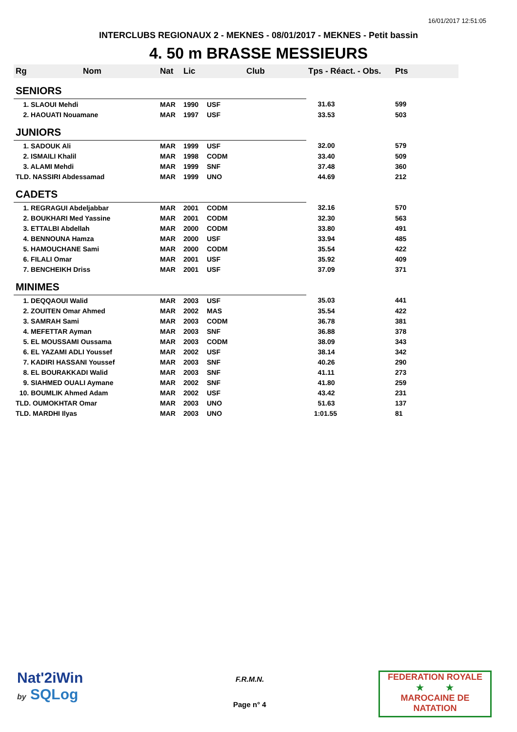16/01/2017 12:51:05
INTERCLUBS REGIONAUX 2 - MEKNES - 08/01/2017 - MEKNES - Petit bassin
4. 50 m BRASSE MESSIEURS
| Rg | Nom | Nat | Lic | Club | Tps - Réact. - Obs. | Pts |
| --- | --- | --- | --- | --- | --- | --- |
| SENIORS | | | | | | |
| 1. SLAOUI Mehdi | | MAR | 1990 | USF | 31.63 | 599 |
| 2. HAOUATI Nouamane | | MAR | 1997 | USF | 33.53 | 503 |
| JUNIORS | | | | | | |
| 1. SADOUK Ali | | MAR | 1999 | USF | 32.00 | 579 |
| 2. ISMAILI Khalil | | MAR | 1998 | CODM | 33.40 | 509 |
| 3. ALAMI Mehdi | | MAR | 1999 | SNF | 37.48 | 360 |
| TLD. NASSIRI Abdessamad | | MAR | 1999 | UNO | 44.69 | 212 |
| CADETS | | | | | | |
| 1. REGRAGUI Abdeljabbar | | MAR | 2001 | CODM | 32.16 | 570 |
| 2. BOUKHARI Med Yassine | | MAR | 2001 | CODM | 32.30 | 563 |
| 3. ETTALBI Abdellah | | MAR | 2000 | CODM | 33.80 | 491 |
| 4. BENNOUNA Hamza | | MAR | 2000 | USF | 33.94 | 485 |
| 5. HAMOUCHANE Sami | | MAR | 2000 | CODM | 35.54 | 422 |
| 6. FILALI Omar | | MAR | 2001 | USF | 35.92 | 409 |
| 7. BENCHEIKH Driss | | MAR | 2001 | USF | 37.09 | 371 |
| MINIMES | | | | | | |
| 1. DEQQAOUI Walid | | MAR | 2003 | USF | 35.03 | 441 |
| 2. ZOUITEN Omar Ahmed | | MAR | 2002 | MAS | 35.54 | 422 |
| 3. SAMRAH Sami | | MAR | 2003 | CODM | 36.78 | 381 |
| 4. MEFETTAR Ayman | | MAR | 2003 | SNF | 36.88 | 378 |
| 5. EL MOUSSAMI Oussama | | MAR | 2003 | CODM | 38.09 | 343 |
| 6. EL YAZAMI ADLI Youssef | | MAR | 2002 | USF | 38.14 | 342 |
| 7. KADIRI HASSANI Youssef | | MAR | 2003 | SNF | 40.26 | 290 |
| 8. EL BOURAKKADI Walid | | MAR | 2003 | SNF | 41.11 | 273 |
| 9. SIAHMED OUALI Aymane | | MAR | 2002 | SNF | 41.80 | 259 |
| 10. BOUMLIK Ahmed Adam | | MAR | 2002 | USF | 43.42 | 231 |
| TLD. OUMOKHTAR Omar | | MAR | 2003 | UNO | 51.63 | 137 |
| TLD. MARDHI Ilyas | | MAR | 2003 | UNO | 1:01.55 | 81 |
Nat'2iWin
by SQLog
F.R.M.N.
Page n° 4
FEDERATION ROYALE
★ ★
MAROCAINE DE NATATION